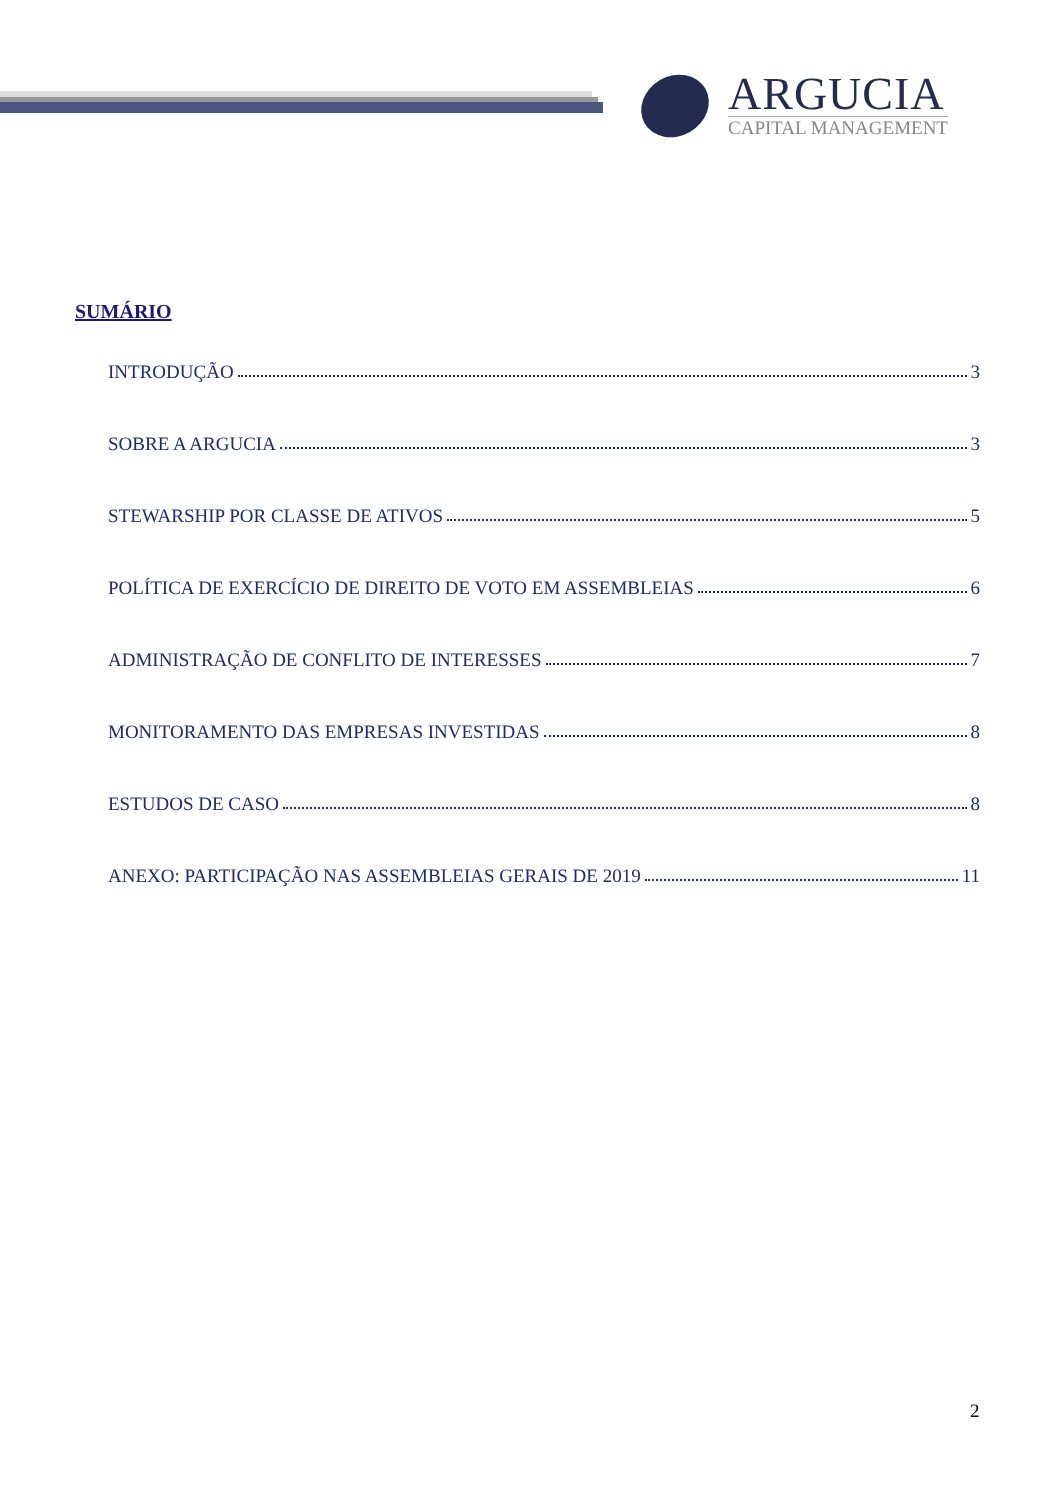ARGUCIA
CAPITAL MANAGEMENT
SUMÁRIO
INTRODUÇÃO 3
SOBRE A ARGUCIA 3
STEWARSHIP POR CLASSE DE ATIVOS 5
POLÍTICA DE EXERCÍCIO DE DIREITO DE VOTO EM ASSEMBLEIAS 6
ADMINISTRAÇÃO DE CONFLITO DE INTERESSES 7
MONITORAMENTO DAS EMPRESAS INVESTIDAS 8
ESTUDOS DE CASO 8
ANEXO: PARTICIPAÇÃO NAS ASSEMBLEIAS GERAIS DE 2019 11
2